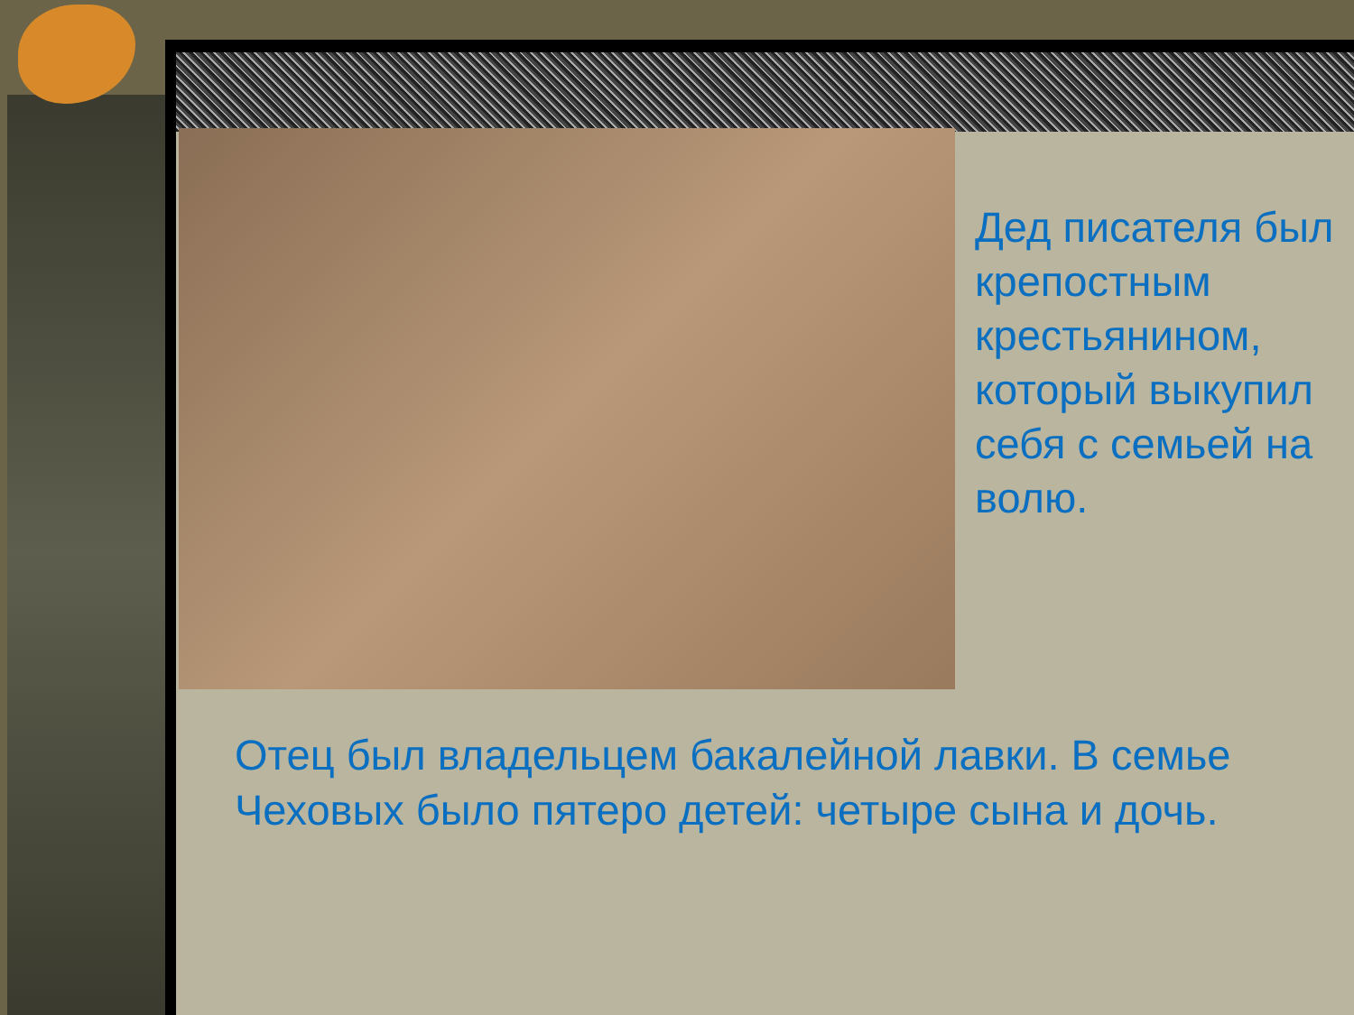Дед писателя был крепостным крестьянином, который выкупил себя с семьей на волю.
Отец был владельцем бакалейной лавки. В семье Чеховых было пятеро детей: четыре сына и дочь.